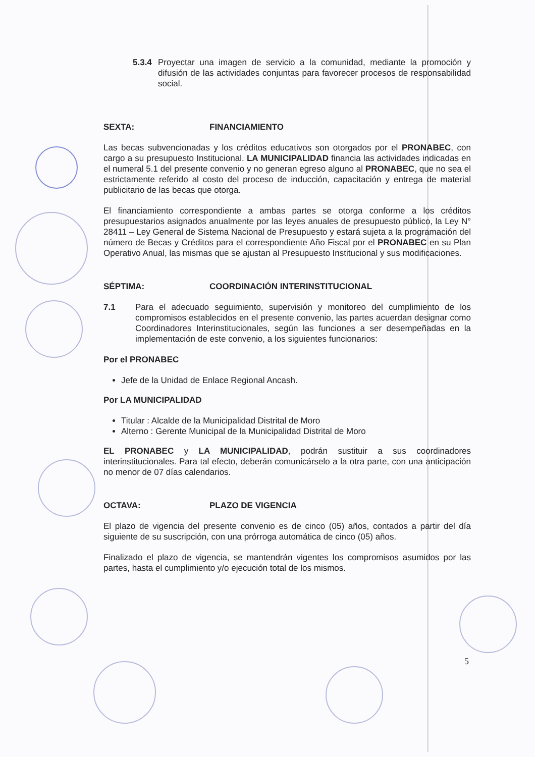5.3.4
Proyectar una imagen de servicio a la comunidad, mediante la promoción y difusión de las actividades conjuntas para favorecer procesos de responsabilidad social.
SEXTA: FINANCIAMIENTO
Las becas subvencionadas y los créditos educativos son otorgados por el PRONABEC, con cargo a su presupuesto Institucional. LA MUNICIPALIDAD financia las actividades indicadas en el numeral 5.1 del presente convenio y no generan egreso alguno al PRONABEC, que no sea el estrictamente referido al costo del proceso de inducción, capacitación y entrega de material publicitario de las becas que otorga.
El financiamiento correspondiente a ambas partes se otorga conforme a los créditos presupuestarios asignados anualmente por las leyes anuales de presupuesto público, la Ley N° 28411 – Ley General de Sistema Nacional de Presupuesto y estará sujeta a la programación del número de Becas y Créditos para el correspondiente Año Fiscal por el PRONABEC en su Plan Operativo Anual, las mismas que se ajustan al Presupuesto Institucional y sus modificaciones.
SÉPTIMA: COORDINACIÓN INTERINSTITUCIONAL
7.1 Para el adecuado seguimiento, supervisión y monitoreo del cumplimiento de los compromisos establecidos en el presente convenio, las partes acuerdan designar como Coordinadores Interinstitucionales, según las funciones a ser desempeñadas en la implementación de este convenio, a los siguientes funcionarios:
Por el PRONABEC
Jefe de la Unidad de Enlace Regional Ancash.
Por LA MUNICIPALIDAD
Titular : Alcalde de la Municipalidad Distrital de Moro
Alterno : Gerente Municipal de la Municipalidad Distrital de Moro
EL PRONABEC y LA MUNICIPALIDAD, podrán sustituir a sus coordinadores interinstitucionales. Para tal efecto, deberán comunicárselo a la otra parte, con una anticipación no menor de 07 días calendarios.
OCTAVA: PLAZO DE VIGENCIA
El plazo de vigencia del presente convenio es de cinco (05) años, contados a partir del día siguiente de su suscripción, con una prórroga automática de cinco (05) años.
Finalizado el plazo de vigencia, se mantendrán vigentes los compromisos asumidos por las partes, hasta el cumplimiento y/o ejecución total de los mismos.
5